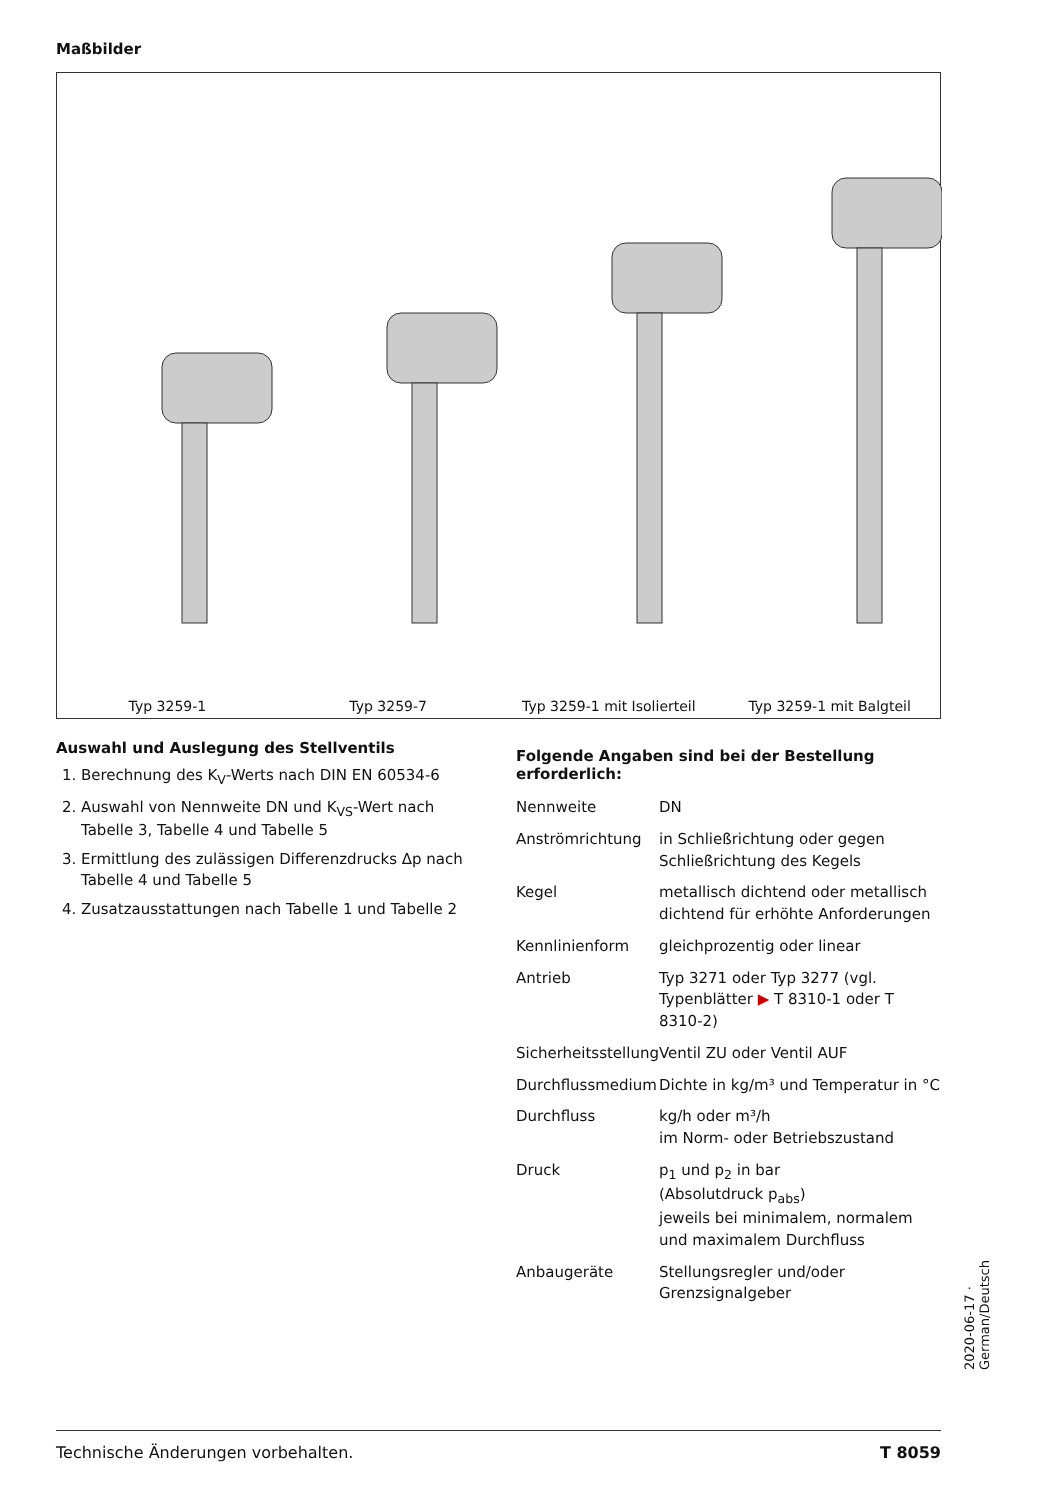Maßbilder
Typ 3259-1 Typ 3259-7 Typ 3259-1 mit Isolierteil Typ 3259-1 mit Balgteil
Auswahl und Auslegung des Stellventils
1. Berechnung des K<sub>V</sub>-Werts nach DIN EN 60534-6
2. Auswahl von Nennweite DN und K<sub>VS</sub>-Wert nach Tabelle 3, Tabelle 4 und Tabelle 5
3. Ermittlung des zulässigen Differenzdrucks Δp nach Tabelle 4 und Tabelle 5
4. Zusatzausstattungen nach Tabelle 1 und Tabelle 2
Folgende Angaben sind bei der Bestellung erforderlich:
| Nennweite | DN |
| Anströmrichtung | in Schließrichtung oder gegen Schließrichtung des Kegels |
| Kegel | metallisch dichtend oder metallisch dichtend für erhöhte Anforderungen |
| Kennlinienform | gleichprozentig oder linear |
| Antrieb | Typ 3271 oder Typ 3277 (vgl. Typenblätter ▶ T 8310-1 oder T 8310-2) |
| Sicherheitsstellung | Ventil ZU oder Ventil AUF |
| Durchflussmedium | Dichte in kg/m³ und Temperatur in °C |
| Durchfluss | kg/h oder m³/h im Norm- oder Betriebszustand |
| Druck | p<sub>1</sub> und p<sub>2</sub> in bar (Absolutdruck p<sub>abs</sub>) jeweils bei minimalem, normalem und maximalem Durchfluss |
| Anbaugeräte | Stellungsregler und/oder Grenzsignalgeber |
Technische Änderungen vorbehalten. T 8059
2020-06-17 · German/Deutsch